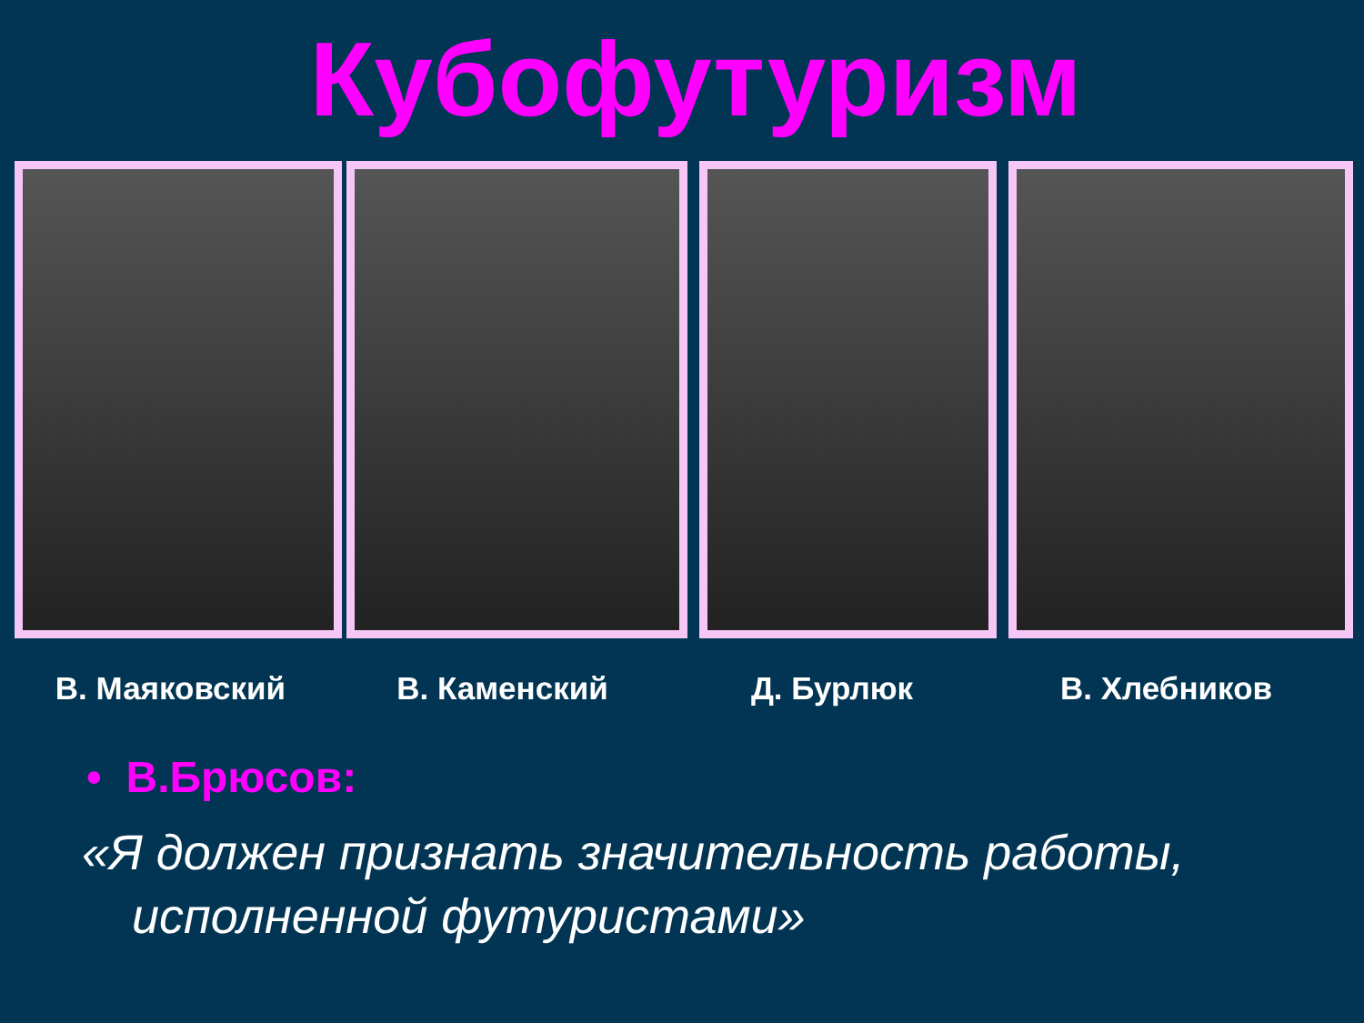Кубофутуризм
В. Маяковский В. Каменский Д. Бурлюк В. Хлебников
• В.Брюсов:
«Я должен признать значительность работы, исполненной футуристами»